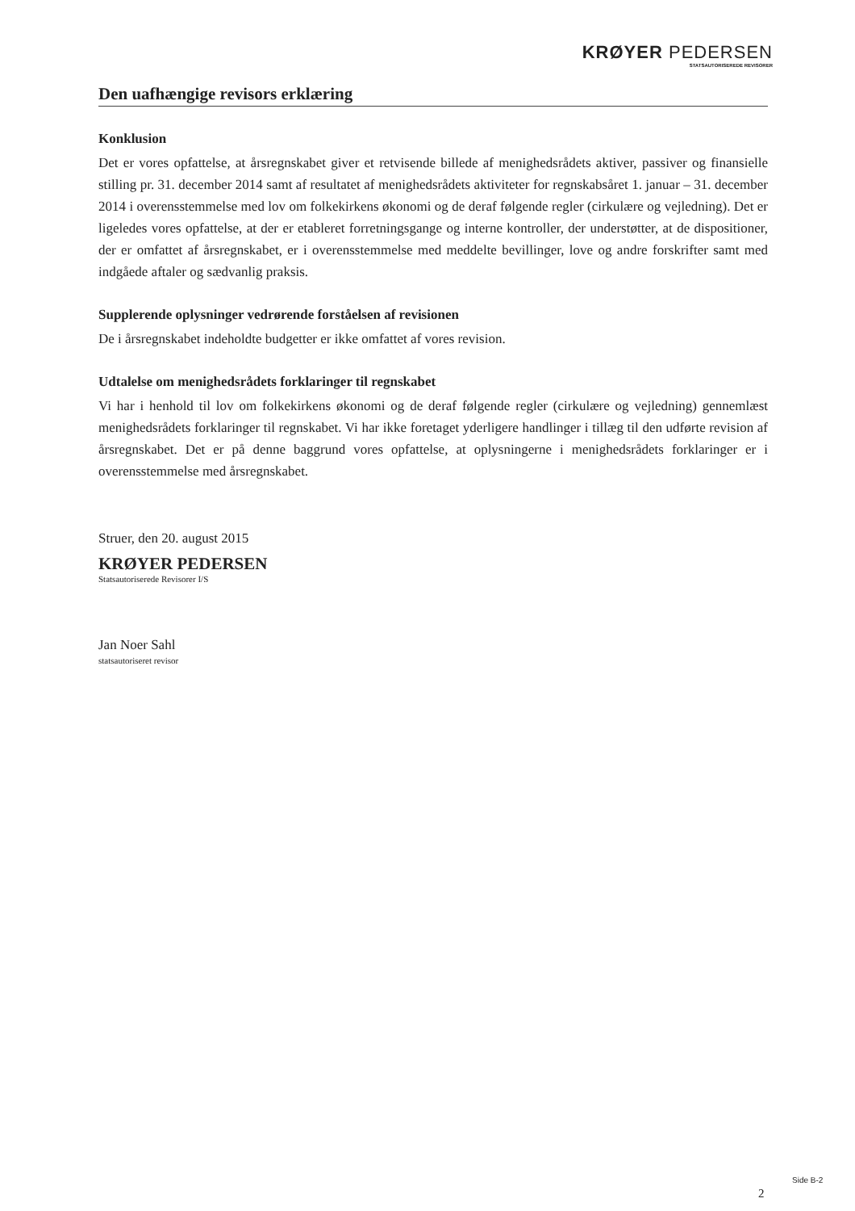KRØYER PEDERSEN
STATSAUTORISEREDE REVISORER
Den uafhængige revisors erklæring
Konklusion
Det er vores opfattelse, at årsregnskabet giver et retvisende billede af menighedsrådets aktiver, passiver og finansielle stilling pr. 31. december 2014 samt af resultatet af menighedsrådets aktiviteter for regnskabsåret 1. januar – 31. december 2014 i overensstemmelse med lov om folkekirkens økonomi og de deraf følgende regler (cirkulære og vejledning). Det er ligeledes vores opfattelse, at der er etableret forretningsgange og interne kontroller, der understøtter, at de dispositioner, der er omfattet af årsregnskabet, er i overensstemmelse med meddelte bevillinger, love og andre forskrifter samt med indgåede aftaler og sædvanlig praksis.
Supplerende oplysninger vedrørende forståelsen af revisionen
De i årsregnskabet indeholdte budgetter er ikke omfattet af vores revision.
Udtalelse om menighedsrådets forklaringer til regnskabet
Vi har i henhold til lov om folkekirkens økonomi og de deraf følgende regler (cirkulære og vejledning) gennemlæst menighedsrådets forklaringer til regnskabet. Vi har ikke foretaget yderligere handlinger i tillæg til den udførte revision af årsregnskabet. Det er på denne baggrund vores opfattelse, at oplysningerne i menighedsrådets forklaringer er i overensstemmelse med årsregnskabet.
Struer, den 20. august 2015
KRØYER PEDERSEN
Statsautoriserede Revisorer I/S
Jan Noer Sahl
statsautoriseret revisor
Side B-2
2